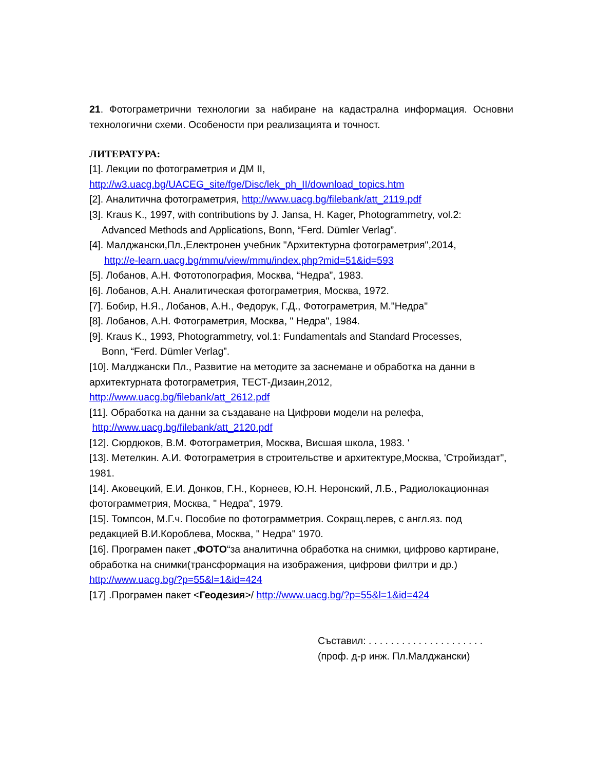21. Фотограметрични технологии за набиране на кадастрална информация. Основни технологични схеми. Особености при реализацията и точност.
ЛИТЕРАТУРА:
[1]. Лекции по фотограметрия и ДМ II,
http://w3.uacg.bg/UACEG_site/fge/Disc/lek_ph_II/download_topics.htm
[2]. Аналитична фотограметрия, http://www.uacg.bg/filebank/att_2119.pdf
[3]. Kraus K., 1997, with contributions by J. Jansa, H. Kager, Photogrammetry, vol.2:
Advanced Methods and Applications, Bonn, “Ferd. Dümler Verlag”.
[4]. Малджански,Пл.,Електронен учебник "Архитектурна фотограметрия",2014,
http://e-learn.uacg.bg/mmu/view/mmu/index.php?mid=51&id=593
[5]. Лобанов, А.Н. Фототопография, Москва, “Недра”, 1983.
[6]. Лобанов, А.Н. Аналитическая фотограметрия, Москва, 1972.
[7]. Бобир, Н.Я., Лобанов, А.Н., Федорук, Г.Д., Фотограметрия, М."Недра"
[8]. Лобанов, А.Н. Фотограметрия, Москва, " Недра", 1984.
[9]. Kraus K., 1993, Photogrammetry, vol.1: Fundamentals and Standard Processes,
Bonn, “Ferd. Dümler Verlag”.
[10]. Малджански Пл., Развитие на методите за заснемане и обработка на данни в архитектурната фотограметрия, ТЕСТ-Дизаин,2012,
http://www.uacg.bg/filebank/att_2612.pdf
[11]. Обработка на данни за създаване на Цифрови модели на релефа,
http://www.uacg.bg/filebank/att_2120.pdf
[12]. Сюрдюков, В.М. Фотограметрия, Москва, Висшая школа, 1983. '
[13]. Метелкин. А.И. Фотограметрия в строительстве и архитектуре,Москва, 'Стройиздат", 1981.
[14]. Аковецкий, Е.И. Донков, Г.Н., Корнеев, Ю.Н. Неронский, Л.Б., Радиолокационная фотограмметрия, Москва, " Недра", 1979.
[15]. Томпсон, М.Г.ч. Пособие по фотограмметрия. Сокращ.перев, с англ.яз. под редакцией В.И.Короблева, Москва, " Недра" 1970.
[16]. Програмен пакет „ФОТО“за аналитична обработка на снимки, цифрово картиране, обработка на снимки(трансформация на изображения, цифрови филтри и др.) http://www.uacg.bg/?p=55&l=1&id=424
[17] .Програмен пакет <Геодезия>/ http://www.uacg.bg/?p=55&l=1&id=424
Съставил: . . . . . . . . . . . . . . . . . . . . .
(проф. д-р инж. Пл.Малджански)